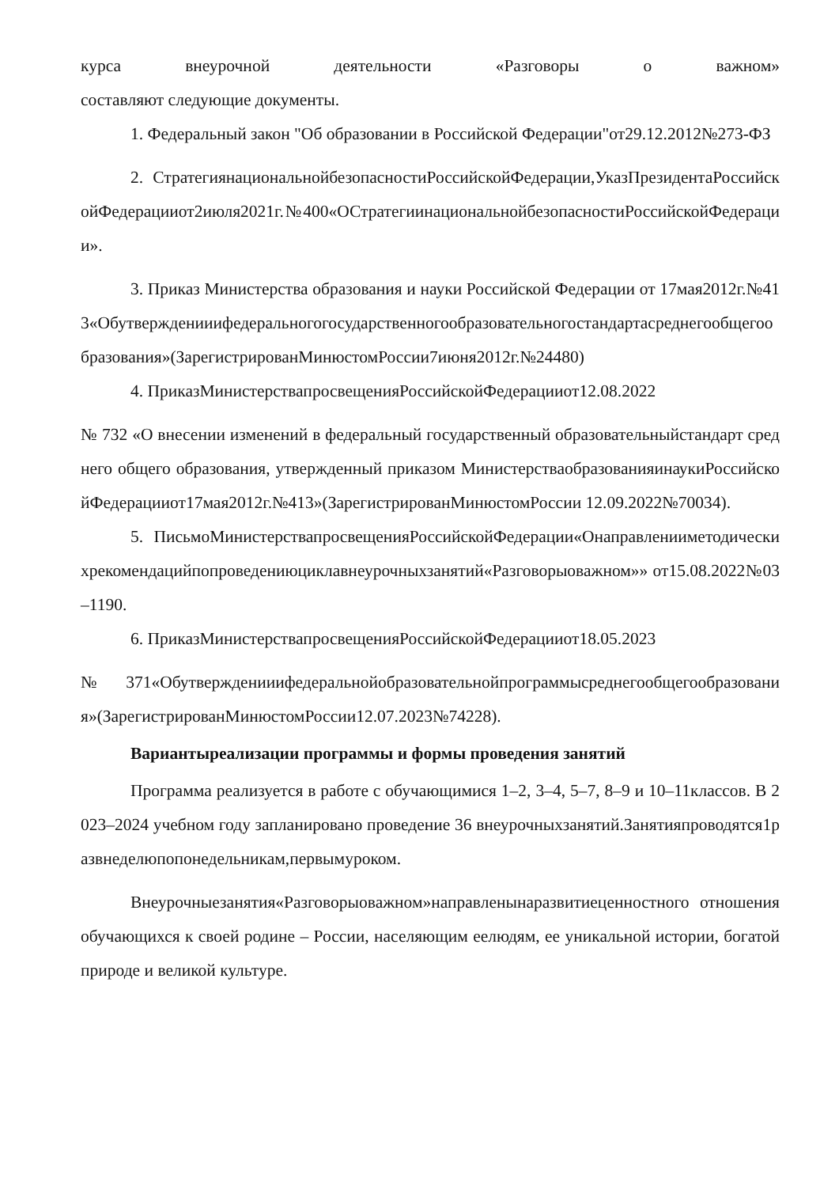курса внеурочной деятельности «Разговоры о важном»
составляют следующие документы.
1. Федеральный закон "Об образовании в Российской Федерации"от29.12.2012№273-ФЗ
2. СтратегиянациональнойбезопасностиРоссийскойФедерации,УказПрезидентаРоссийскойФедерацииот2июля2021г.№400«ОСтратегиинациональнойбезопасностиРоссийскойФедерации».
3. Приказ Министерства образования и науки Российской Федерации от 17мая2012г.№413«Обутвержденииифедеральногогосударственногообразовательногостандартасреднегообщегообразования»(ЗарегистрированМинюстомРоссии7июня2012г.№24480)
4. ПриказМинистерствапросвещенияРоссийскойФедерацииот12.08.2022
№ 732 «О внесении изменений в федеральный государственный образовательныйстандарт среднего общего образования, утвержденный приказом МинистерстваобразованияинаукиРоссийскойФедерацииот17мая2012г.№413»(ЗарегистрированМинюстомРоссии 12.09.2022№70034).
5. ПисьмоМинистерствапросвещенияРоссийскойФедерации«Онаправленииметодическихрекомендацийпопроведениюциклавнеурочныхзанятий«Разговорыоважном»» от15.08.2022№03–1190.
6. ПриказМинистерствапросвещенияРоссийскойФедерацииот18.05.2023
№371«Обутвержденииифедеральнойобразовательнойпрограммысреднегообщегообразования»(ЗарегистрированМинюстомРоссии12.07.2023№74228).
Вариантыреализации программы и формы проведения занятий
Программа реализуется в работе с обучающимися 1–2, 3–4, 5–7, 8–9 и 10–11классов. В 2023–2024 учебном году запланировано проведение 36 внеурочныхзанятий.Занятияпроводятся1развнеделюпопонедельникам,первымуроком.
Внеурочныезанятия«Разговорыоважном»направленынаразвитиеценностного отношения обучающихся к своей родине – России, населяющим еелюдям, ее уникальной истории, богатой природе и великой культуре.